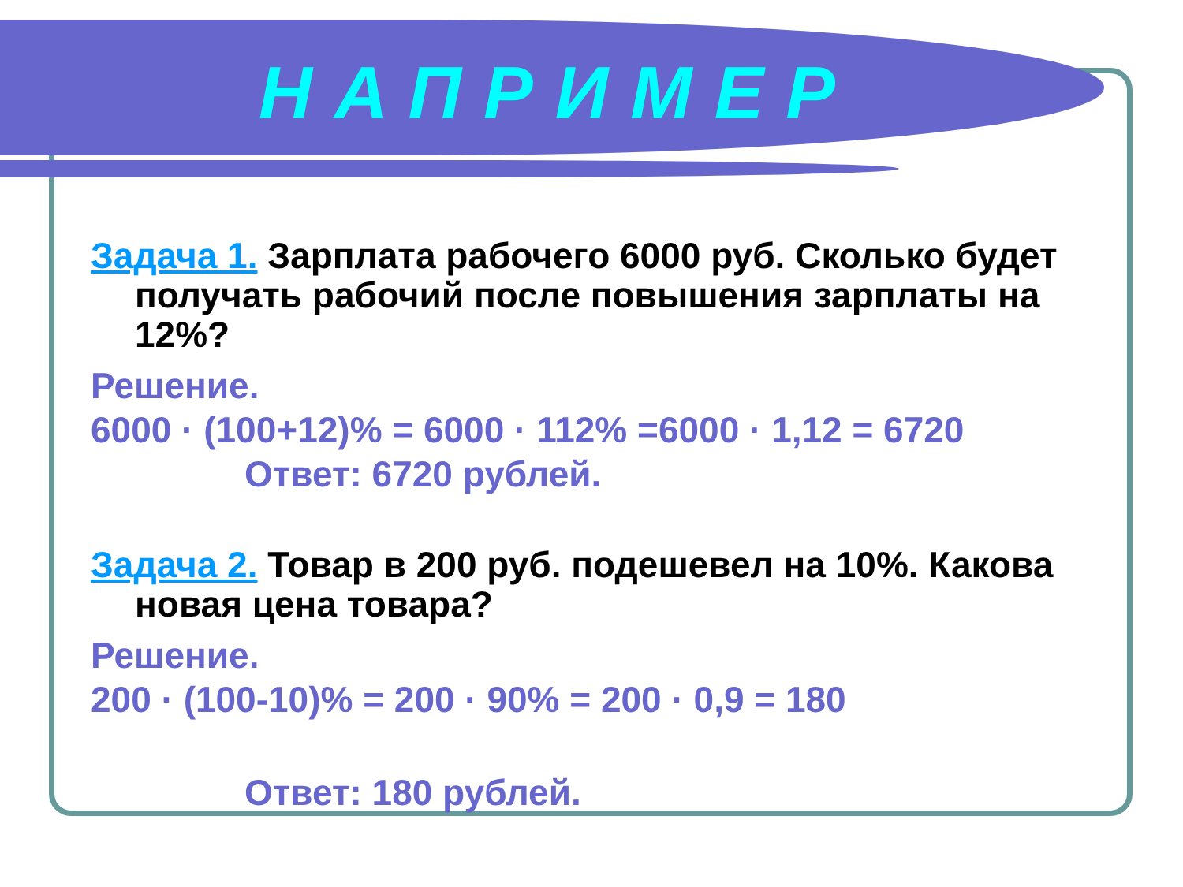НАПРИМЕР
Задача 1. Зарплата рабочего 6000 руб. Сколько будет получать рабочий после повышения зарплаты на 12%?
Решение.
6000 · (100+12)% = 6000 · 112% =6000 · 1,12 = 6720
Ответ: 6720 рублей.
Задача 2. Товар в 200 руб. подешевел на 10%. Какова новая цена товара?
Решение.
200 · (100-10)% = 200 · 90% = 200 · 0,9 = 180
Ответ: 180 рублей.